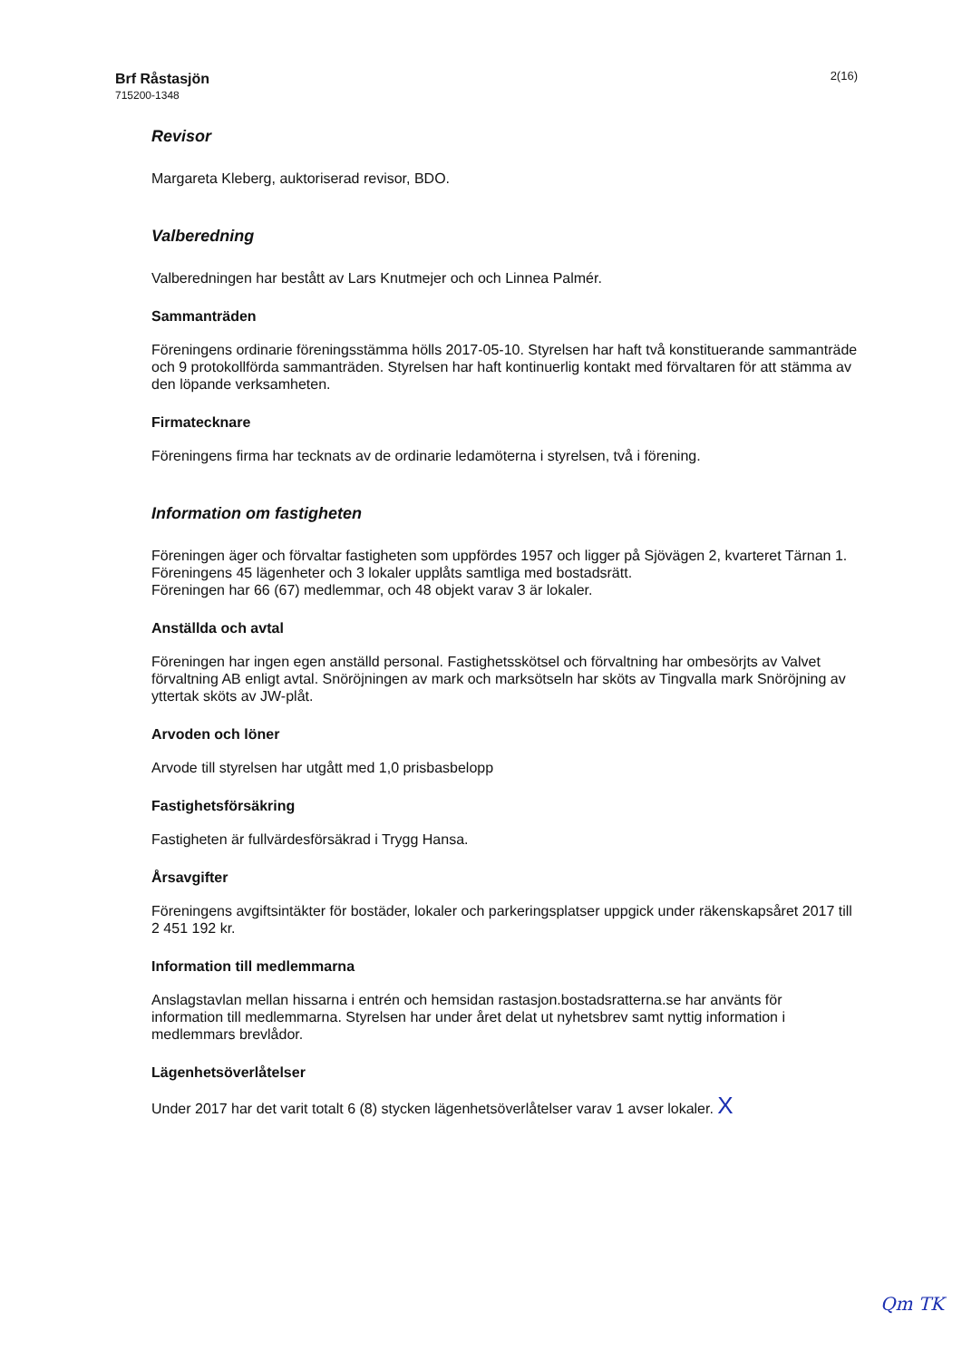Brf Råstasjön
715200-1348
2(16)
Revisor
Margareta Kleberg, auktoriserad revisor, BDO.
Valberedning
Valberedningen har bestått av Lars Knutmejer och och Linnea Palmér.
Sammanträden
Föreningens ordinarie föreningsstämma hölls 2017-05-10. Styrelsen har haft två konstituerande sammanträde och 9 protokollförda sammanträden. Styrelsen har haft kontinuerlig kontakt med förvaltaren för att stämma av den löpande verksamheten.
Firmatecknare
Föreningens firma har tecknats av de ordinarie ledamöterna i styrelsen, två i förening.
Information om fastigheten
Föreningen äger och förvaltar fastigheten som uppfördes 1957 och ligger på Sjövägen 2, kvarteret Tärnan 1. Föreningens 45 lägenheter och 3 lokaler upplåts samtliga med bostadsrätt.
Föreningen har 66 (67) medlemmar, och 48 objekt varav 3 är lokaler.
Anställda och avtal
Föreningen har ingen egen anställd personal. Fastighetsskötsel och förvaltning har ombesörjts av Valvet förvaltning AB enligt avtal. Snöröjningen av mark och marksötseln har sköts av Tingvalla mark Snöröjning av yttertak sköts av JW-plåt.
Arvoden och löner
Arvode till styrelsen har utgått med 1,0 prisbasbelopp
Fastighetsförsäkring
Fastigheten är fullvärdesförsäkrad i Trygg Hansa.
Årsavgifter
Föreningens avgiftsintäkter för bostäder, lokaler och parkeringsplatser uppgick under räkenskapsåret 2017 till 2 451 192 kr.
Information till medlemmarna
Anslagstavlan mellan hissarna i entrén och hemsidan rastasjon.bostadsratterna.se har använts för information till medlemmarna. Styrelsen har under året delat ut nyhetsbrev samt nyttig information i medlemmars brevlådor.
Lägenhetsöverlåtelser
Under 2017 har det varit totalt 6 (8) stycken lägenhetsöverlåtelser varav 1 avser lokaler. X
Qm TK